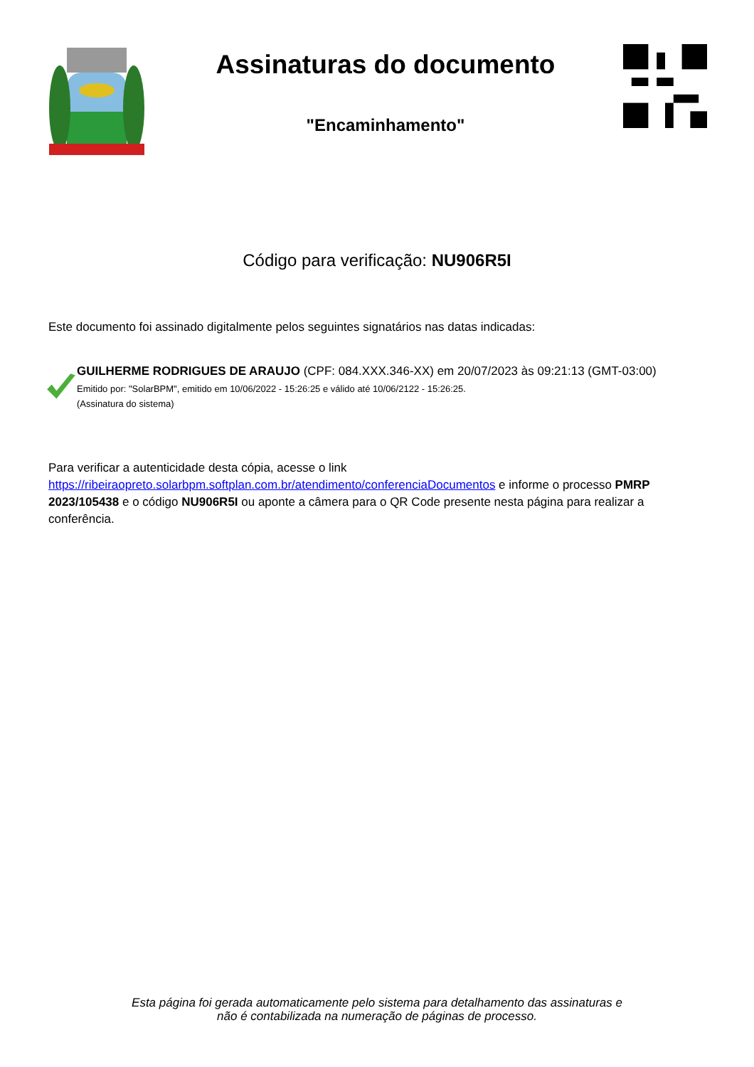Assinaturas do documento
"Encaminhamento"
Código para verificação: NU906R5I
Este documento foi assinado digitalmente pelos seguintes signatários nas datas indicadas:
GUILHERME RODRIGUES DE ARAUJO (CPF: 084.XXX.346-XX) em 20/07/2023 às 09:21:13 (GMT-03:00)
Emitido por: "SolarBPM", emitido em 10/06/2022 - 15:26:25 e válido até 10/06/2122 - 15:26:25.
(Assinatura do sistema)
Para verificar a autenticidade desta cópia, acesse o link
https://ribeiraopreto.solarbpm.softplan.com.br/atendimento/conferenciaDocumentos e informe o processo PMRP 2023/105438 e o código NU906R5I ou aponte a câmera para o QR Code presente nesta página para realizar a conferência.
Esta página foi gerada automaticamente pelo sistema para detalhamento das assinaturas e
não é contabilizada na numeração de páginas de processo.